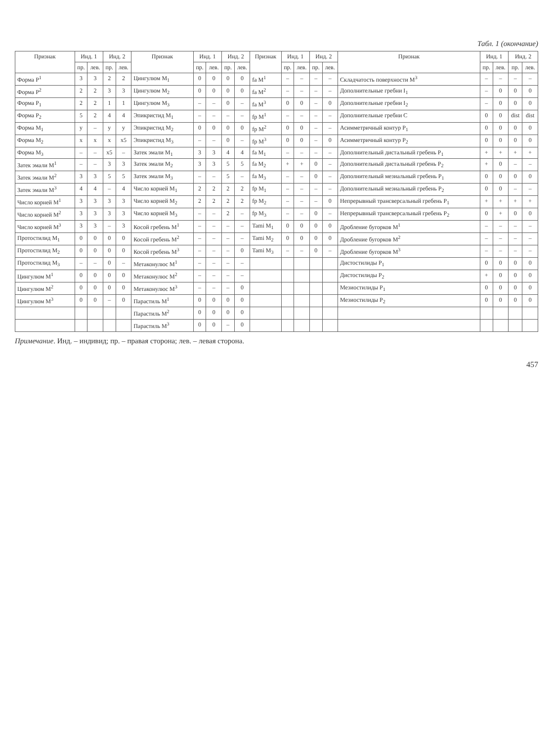Табл. 1 (окончание)
| Признак | Инд. 1 | | Инд. 2 | | Признак | Инд. 1 | | Инд. 2 | | Признак | Инд. 1 | | Инд. 2 | | Признак | Инд. 1 | | Инд. 2 | |
| --- | --- | --- | --- | --- | --- | --- | --- | --- | --- | --- | --- | --- | --- | --- | --- | --- | --- | --- | --- |
| | пр. | лев. | пр. | лев. | | пр. | лев. | пр. | лев. | | пр. | лев. | пр. | лев. | | пр. | лев. | пр. | лев. |
| Форма P<sup>1</sup> | 3 | 3 | 2 | 2 | Цингулюм M<sub>1</sub> | 0 | 0 | 0 | 0 | fa M<sup>1</sup> | – | – | – | – | Складчатость поверхности M<sup>3</sup> | – | – | – | – |
| Форма P<sup>2</sup> | 2 | 2 | 3 | 3 | Цингулюм M<sub>2</sub> | 0 | 0 | 0 | 0 | fa M<sup>2</sup> | – | – | – | – | Дополнительные гребни I<sub>1</sub> | – | 0 | 0 | 0 |
| Форма P<sub>1</sub> | 2 | 2 | 1 | 1 | Цингулюм M<sub>3</sub> | – | – | 0 | – | fa M<sup>3</sup> | 0 | 0 | – | 0 | Дополнительные гребни I<sub>2</sub> | – | 0 | 0 | 0 |
| Форма P<sub>2</sub> | 5 | 2 | 4 | 4 | Эпикристид M<sub>1</sub> | – | – | – | – | fp M<sup>1</sup> | – | – | – | – | Дополнительные гребни C | 0 | 0 | dist | dist |
| Форма M<sub>1</sub> | y | – | y | y | Эпикристид M<sub>2</sub> | 0 | 0 | 0 | 0 | fp M<sup>2</sup> | 0 | 0 | – | – | Асимметричный контур P<sub>1</sub> | 0 | 0 | 0 | 0 |
| Форма M<sub>2</sub> | x | x | x | x5 | Эпикристид M<sub>3</sub> | – | – | 0 | – | fp M<sup>3</sup> | 0 | 0 | – | 0 | Асимметричный контур P<sub>2</sub> | 0 | 0 | 0 | 0 |
| Форма M<sub>3</sub> | – | – | x5 | – | Затек эмали M<sub>1</sub> | 3 | 3 | 4 | 4 | fa M<sub>1</sub> | – | – | – | – | Дополнительный дистальный гребень P<sub>1</sub> | + | + | + | + |
| Затек эмали M<sup>1</sup> | – | – | 3 | 3 | Затек эмали M<sub>2</sub> | 3 | 3 | 5 | 5 | fa M<sub>2</sub> | + | + | 0 | – | Дополнительный дистальный гребень P<sub>2</sub> | + | 0 | – | – |
| Затек эмали M<sup>2</sup> | 3 | 3 | 5 | 5 | Затек эмали M<sub>3</sub> | – | – | 5 | – | fa M<sub>3</sub> | – | – | 0 | – | Дополнительный мезиальный гребень P<sub>1</sub> | 0 | 0 | 0 | 0 |
| Затек эмали M<sup>3</sup> | 4 | 4 | – | 4 | Число корней M<sub>1</sub> | 2 | 2 | 2 | 2 | fp M<sub>1</sub> | – | – | – | – | Дополнительный мезиальный гребень P<sub>2</sub> | 0 | 0 | – | – |
| Число корней M<sup>1</sup> | 3 | 3 | 3 | 3 | Число корней M<sub>2</sub> | 2 | 2 | 2 | 2 | fp M<sub>2</sub> | – | – | – | 0 | Непрерывный трансверсальный гребень P<sub>1</sub> | + | + | + | + |
| Число корней M<sup>2</sup> | 3 | 3 | 3 | 3 | Число корней M<sub>3</sub> | – | – | 2 | – | fp M<sub>3</sub> | – | – | 0 | – | Непрерывный трансверсальный гребень P<sub>2</sub> | 0 | + | 0 | 0 |
| Число корней M<sup>3</sup> | 3 | 3 | – | 3 | Косой гребень M<sup>1</sup> | – | – | – | – | Tami M<sub>1</sub> | 0 | 0 | 0 | 0 | Дробление бугорков M<sup>1</sup> | – | – | – | – |
| Протостилид M<sub>1</sub> | 0 | 0 | 0 | 0 | Косой гребень M<sup>2</sup> | – | – | – | – | Tami M<sub>2</sub> | 0 | 0 | 0 | 0 | Дробление бугорков M<sup>2</sup> | – | – | – | – |
| Протостилид M<sub>2</sub> | 0 | 0 | 0 | 0 | Косой гребень M<sup>3</sup> | – | – | – | 0 | Tami M<sub>3</sub> | – | – | 0 | – | Дробление бугорков M<sup>3</sup> | – | – | – | – |
| Протостилид M<sub>3</sub> | – | – | 0 | – | Метаконулюс M<sup>1</sup> | – | – | – | – | | | | | | Дистостилиды P<sub>1</sub> | 0 | 0 | 0 | 0 |
| Цингулюм M<sup>1</sup> | 0 | 0 | 0 | 0 | Метаконулюс M<sup>2</sup> | – | – | – | – | | | | | | Дистостилиды P<sub>2</sub> | + | 0 | 0 | 0 |
| Цингулюм M<sup>2</sup> | 0 | 0 | 0 | 0 | Метаконулюс M<sup>3</sup> | – | – | – | 0 | | | | | | Мезиостилиды P<sub>1</sub> | 0 | 0 | 0 | 0 |
| Цингулюм M<sup>3</sup> | 0 | 0 | – | 0 | Парастиль M<sup>1</sup> | 0 | 0 | 0 | 0 | | | | | | Мезиостилиды P<sub>2</sub> | 0 | 0 | 0 | 0 |
| | | | | | Парастиль M<sup>2</sup> | 0 | 0 | 0 | 0 | | | | | | | | | | |
| | | | | | Парастиль M<sup>3</sup> | 0 | 0 | – | 0 | | | | | | | | | | |
Примечание. Инд. – индивид; пр. – правая сторона; лев. – левая сторона.
457